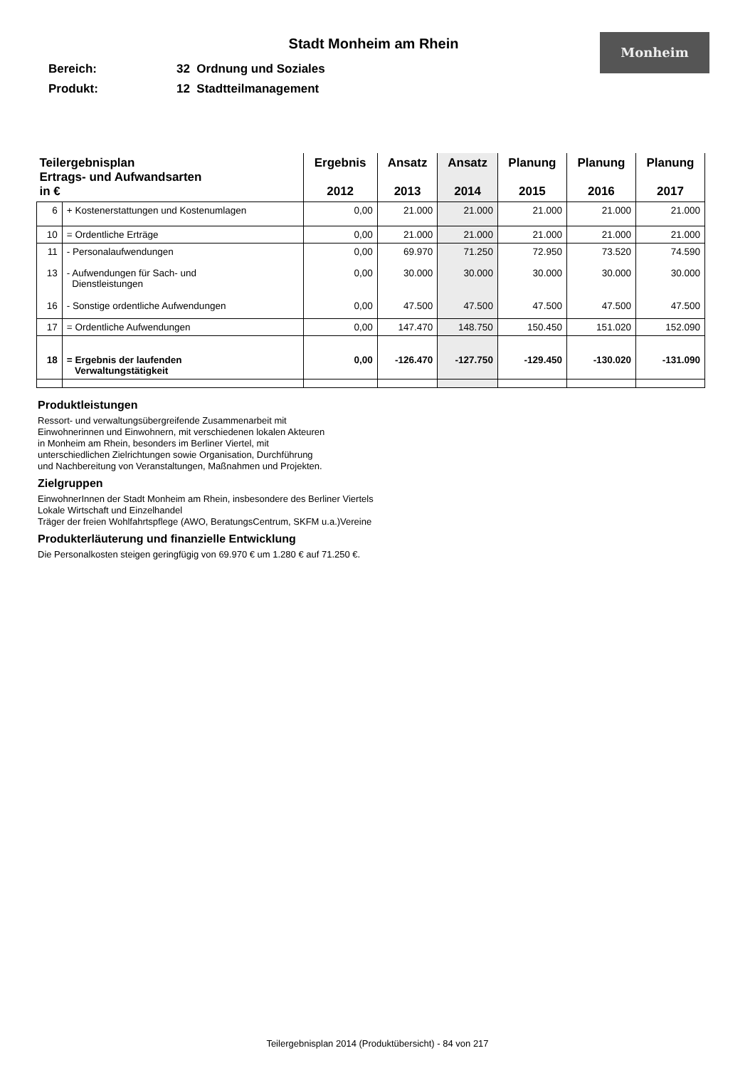Stadt Monheim am Rhein
Monheim
Bereich: 32 Ordnung und Soziales
Produkt: 12 Stadtteilmanagement
| Teilergebnisplan Ertrags- und Aufwandsarten in € | | Ergebnis 2012 | Ansatz 2013 | Ansatz 2014 | Planung 2015 | Planung 2016 | Planung 2017 |
| --- | --- | --- | --- | --- | --- | --- | --- |
| 6 | + Kostenerstattungen und Kostenumlagen | 0,00 | 21.000 | 21.000 | 21.000 | 21.000 | 21.000 |
| 10 | = Ordentliche Erträge | 0,00 | 21.000 | 21.000 | 21.000 | 21.000 | 21.000 |
| 11 | - Personalaufwendungen | 0,00 | 69.970 | 71.250 | 72.950 | 73.520 | 74.590 |
| 13 | - Aufwendungen für Sach- und Dienstleistungen | 0,00 | 30.000 | 30.000 | 30.000 | 30.000 | 30.000 |
| 16 | - Sonstige ordentliche Aufwendungen | 0,00 | 47.500 | 47.500 | 47.500 | 47.500 | 47.500 |
| 17 | = Ordentliche Aufwendungen | 0,00 | 147.470 | 148.750 | 150.450 | 151.020 | 152.090 |
| 18 | = Ergebnis der laufenden Verwaltungstätigkeit | 0,00 | -126.470 | -127.750 | -129.450 | -130.020 | -131.090 |
Produktleistungen
Ressort- und verwaltungsübergreifende Zusammenarbeit mit
Einwohnerinnen und Einwohnern, mit verschiedenen lokalen Akteuren
in Monheim am Rhein, besonders im Berliner Viertel, mit
unterschiedlichen Zielrichtungen sowie Organisation, Durchführung
und Nachbereitung von Veranstaltungen, Maßnahmen und Projekten.
Zielgruppen
EinwohnerInnen der Stadt Monheim am Rhein, insbesondere des Berliner Viertels
Lokale Wirtschaft und Einzelhandel
Träger der freien Wohlfahrtspflege (AWO, BeratungsCentrum, SKFM u.a.)Vereine
Produkterläuterung und finanzielle Entwicklung
Die Personalkosten steigen geringfügig von 69.970 € um 1.280 € auf 71.250 €.
Teilergebnisplan 2014 (Produktübersicht) - 84 von 217